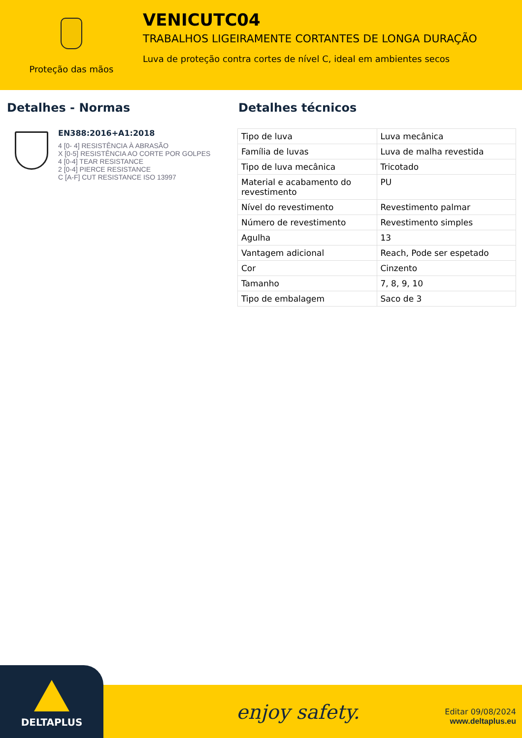Proteção das mãos
VENICUTC04
TRABALHOS LIGEIRAMENTE CORTANTES DE LONGA DURAÇÃO
Luva de proteção contra cortes de nível C, ideal em ambientes secos
Detalhes - Normas
EN388:2016+A1:2018
4 [0- 4] RESISTÊNCIA À ABRASÃO
X [0-5] RESISTÊNCIA AO CORTE POR GOLPES
4 [0-4] TEAR RESISTANCE
2 [0-4] PIERCE RESISTANCE
C [A-F] CUT RESISTANCE ISO 13997
Detalhes técnicos
| Tipo de luva | Luva mecânica |
| Família de luvas | Luva de malha revestida |
| Tipo de luva mecânica | Tricotado |
| Material e acabamento do revestimento | PU |
| Nível do revestimento | Revestimento palmar |
| Número de revestimento | Revestimento simples |
| Agulha | 13 |
| Vantagem adicional | Reach, Pode ser espetado |
| Cor | Cinzento |
| Tamanho | 7, 8, 9, 10 |
| Tipo de embalagem | Saco de 3 |
DELTAPLUS
enjoy safety.
Editar 09/08/2024
www.deltaplus.eu